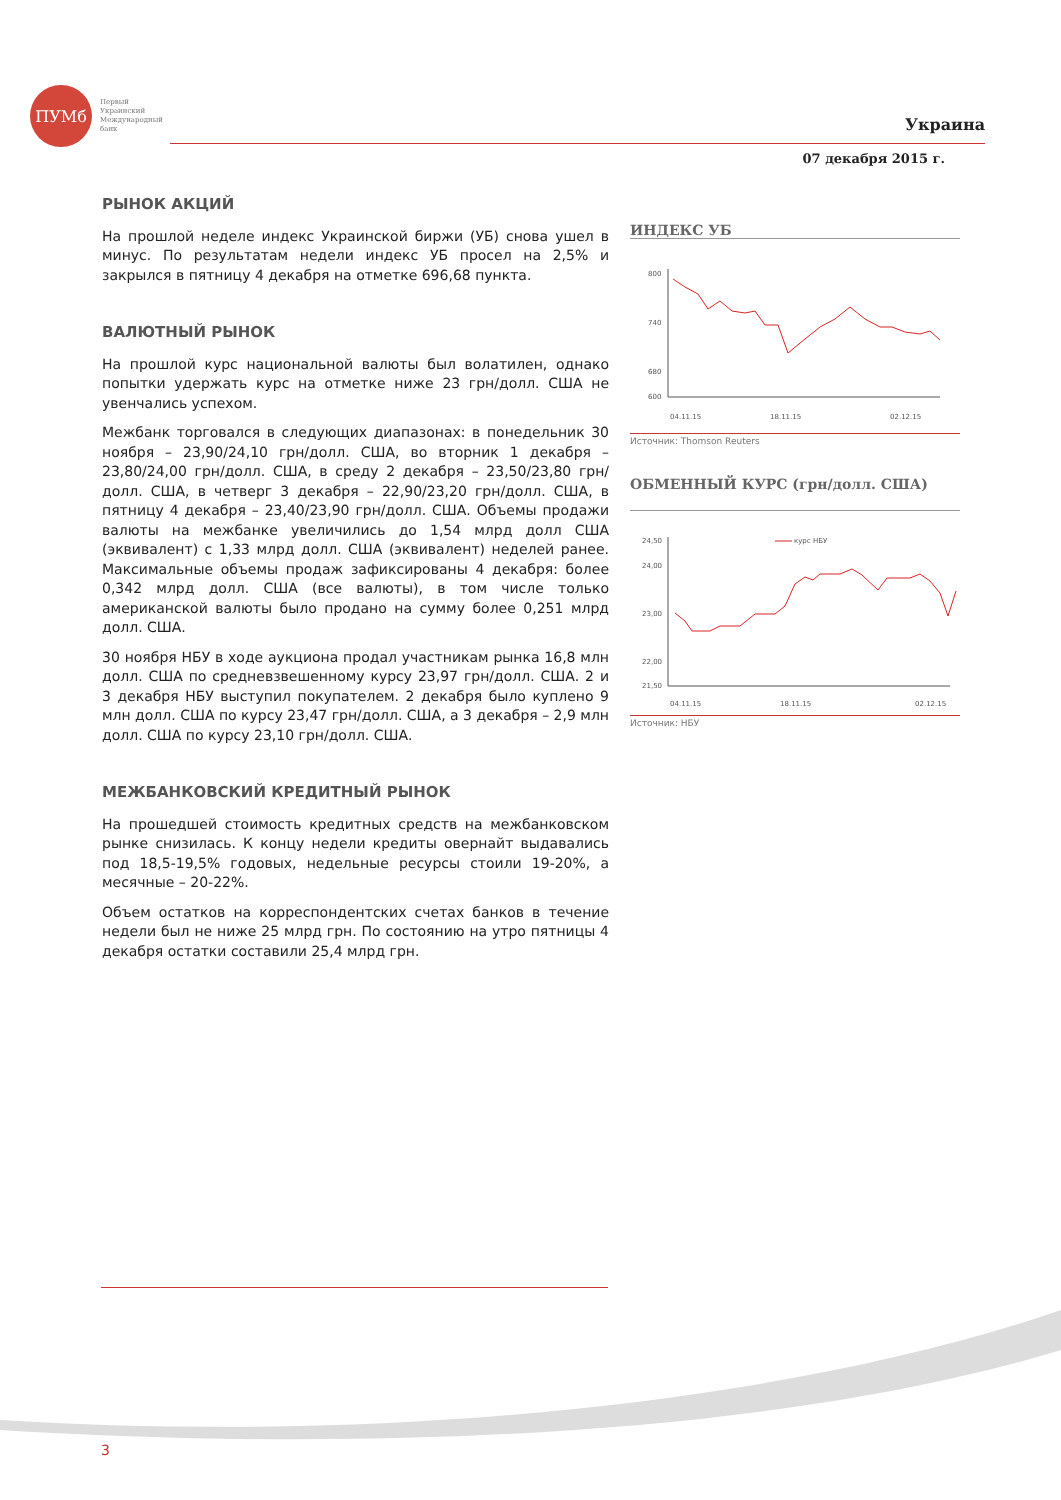ПУМб
Первый
Украинский
Международный
банк
Украина
07 декабря 2015 г.
РЫНОК АКЦИЙ
На прошлой неделе индекс Украинской биржи (УБ) снова ушел в минус. По результатам недели индекс УБ просел на 2,5% и закрылся в пятницу 4 декабря на отметке 696,68 пункта.
ВАЛЮТНЫЙ РЫНОК
На прошлой курс национальной валюты был волатилен, однако попытки удержать курс на отметке ниже 23 грн/долл. США не увенчались успехом.
Межбанк торговался в следующих диапазонах: в понедельник 30 ноября – 23,90/24,10 грн/долл. США, во вторник 1 декабря – 23,80/24,00 грн/долл. США, в среду 2 декабря – 23,50/23,80 грн/долл. США, в четверг 3 декабря – 22,90/23,20 грн/долл. США, в пятницу 4 декабря – 23,40/23,90 грн/долл. США. Объемы продажи валюты на межбанке увеличились до 1,54 млрд долл США (эквивалент) с 1,33 млрд долл. США (эквивалент) неделей ранее. Максимальные объемы продаж зафиксированы 4 декабря: более 0,342 млрд долл. США (все валюты), в том числе только американской валюты было продано на сумму более 0,251 млрд долл. США.
30 ноября НБУ в ходе аукциона продал участникам рынка 16,8 млн долл. США по средневзвешенному курсу 23,97 грн/долл. США. 2 и 3 декабря НБУ выступил покупателем. 2 декабря было куплено 9 млн долл. США по курсу 23,47 грн/долл. США, а 3 декабря – 2,9 млн долл. США по курсу 23,10 грн/долл. США.
МЕЖБАНКОВСКИЙ КРЕДИТНЫЙ РЫНОК
На прошедшей стоимость кредитных средств на межбанковском рынке снизилась. К концу недели кредиты овернайт выдавались под 18,5-19,5% годовых, недельные ресурсы стоили 19-20%, а месячные – 20-22%.
Объем остатков на корреспондентских счетах банков в течение недели был не ниже 25 млрд грн. По состоянию на утро пятницы 4 декабря остатки составили 25,4 млрд грн.
ИНДЕКС УБ
800
740
680
600
04.11.15
18.11.15
02.12.15
Источник: Thomson Reuters
ОБМЕННЫЙ КУРС (грн/долл. США)
24,50
24,00
23,00
22,00
21,50
курс НБУ
04.11.15
18.11.15
02.12.15
Источник: НБУ
3